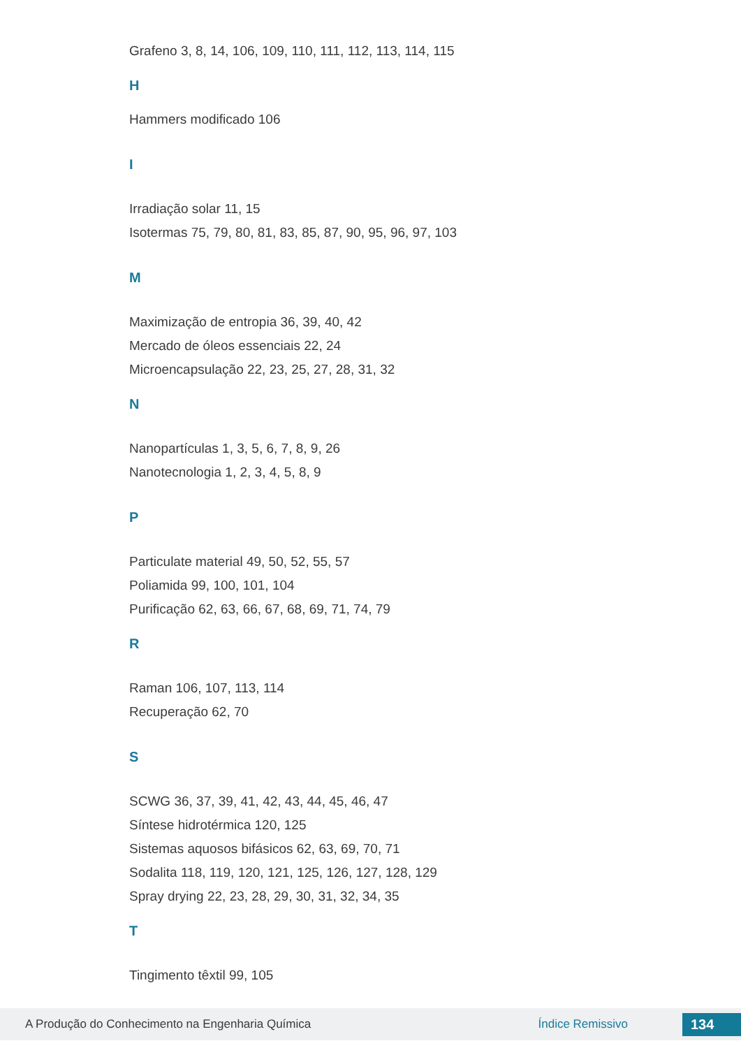Grafeno 3, 8, 14, 106, 109, 110, 111, 112, 113, 114, 115
H
Hammers modificado 106
I
Irradiação solar 11, 15
Isotermas 75, 79, 80, 81, 83, 85, 87, 90, 95, 96, 97, 103
M
Maximização de entropia 36, 39, 40, 42
Mercado de óleos essenciais 22, 24
Microencapsulação 22, 23, 25, 27, 28, 31, 32
N
Nanopartículas 1, 3, 5, 6, 7, 8, 9, 26
Nanotecnologia 1, 2, 3, 4, 5, 8, 9
P
Particulate material 49, 50, 52, 55, 57
Poliamida 99, 100, 101, 104
Purificação 62, 63, 66, 67, 68, 69, 71, 74, 79
R
Raman 106, 107, 113, 114
Recuperação 62, 70
S
SCWG 36, 37, 39, 41, 42, 43, 44, 45, 46, 47
Síntese hidrotérmica 120, 125
Sistemas aquosos bifásicos 62, 63, 69, 70, 71
Sodalita 118, 119, 120, 121, 125, 126, 127, 128, 129
Spray drying 22, 23, 28, 29, 30, 31, 32, 34, 35
T
Tingimento têxtil 99, 105
A Produção do Conhecimento na Engenharia Química Índice Remissivo 134